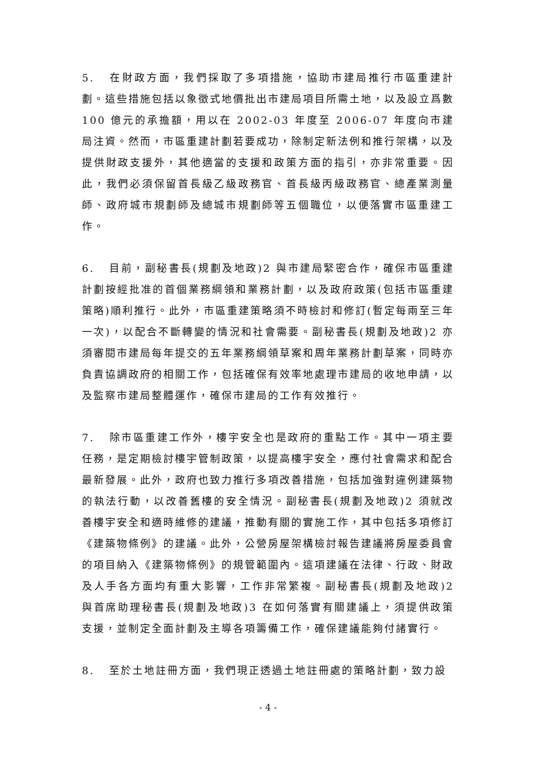5. 在財政方面，我們採取了多項措施，協助市建局推行市區重建計劃。這些措施包括以象徵式地價批出市建局項目所需土地，以及設立爲數 100 億元的承擔額，用以在 2002-03 年度至 2006-07 年度向市建局注資。然而，市區重建計劃若要成功，除制定新法例和推行架構，以及提供財政支援外，其他適當的支援和政策方面的指引，亦非常重要。因此，我們必須保留首長級乙級政務官、首長級丙級政務官、總產業測量師、政府城市規劃師及總城市規劃師等五個職位，以便落實市區重建工作。
6. 目前，副秘書長(規劃及地政)2 與市建局緊密合作，確保市區重建計劃按經批准的首個業務綱領和業務計劃，以及政府政策(包括市區重建策略)順利推行。此外，市區重建策略須不時檢討和修訂(暫定每兩至三年一次)，以配合不斷轉變的情況和社會需要。副秘書長(規劃及地政)2 亦須審閱市建局每年提交的五年業務綱領草案和周年業務計劃草案，同時亦負責協調政府的相關工作，包括確保有效率地處理市建局的收地申請，以及監察市建局整體運作，確保市建局的工作有效推行。
7. 除市區重建工作外，樓宇安全也是政府的重點工作。其中一項主要任務，是定期檢討樓宇管制政策，以提高樓宇安全，應付社會需求和配合最新發展。此外，政府也致力推行多項改善措施，包括加強對違例建築物的執法行動，以改善舊樓的安全情況。副秘書長(規劃及地政)2 須就改善樓宇安全和適時維修的建議，推動有關的實施工作，其中包括多項修訂《建築物條例》的建議。此外，公營房屋架構檢討報告建議將房屋委員會的項目納入《建築物條例》的規管範圍內。這項建議在法律、行政、財政及人手各方面均有重大影響，工作非常繁複。副秘書長(規劃及地政)2 與首席助理秘書長(規劃及地政)3 在如何落實有關建議上，須提供政策支援，並制定全面計劃及主導各項籌備工作，確保建議能夠付諸實行。
8. 至於土地註冊方面，我們現正透過土地註冊處的策略計劃，致力設
- 4 -